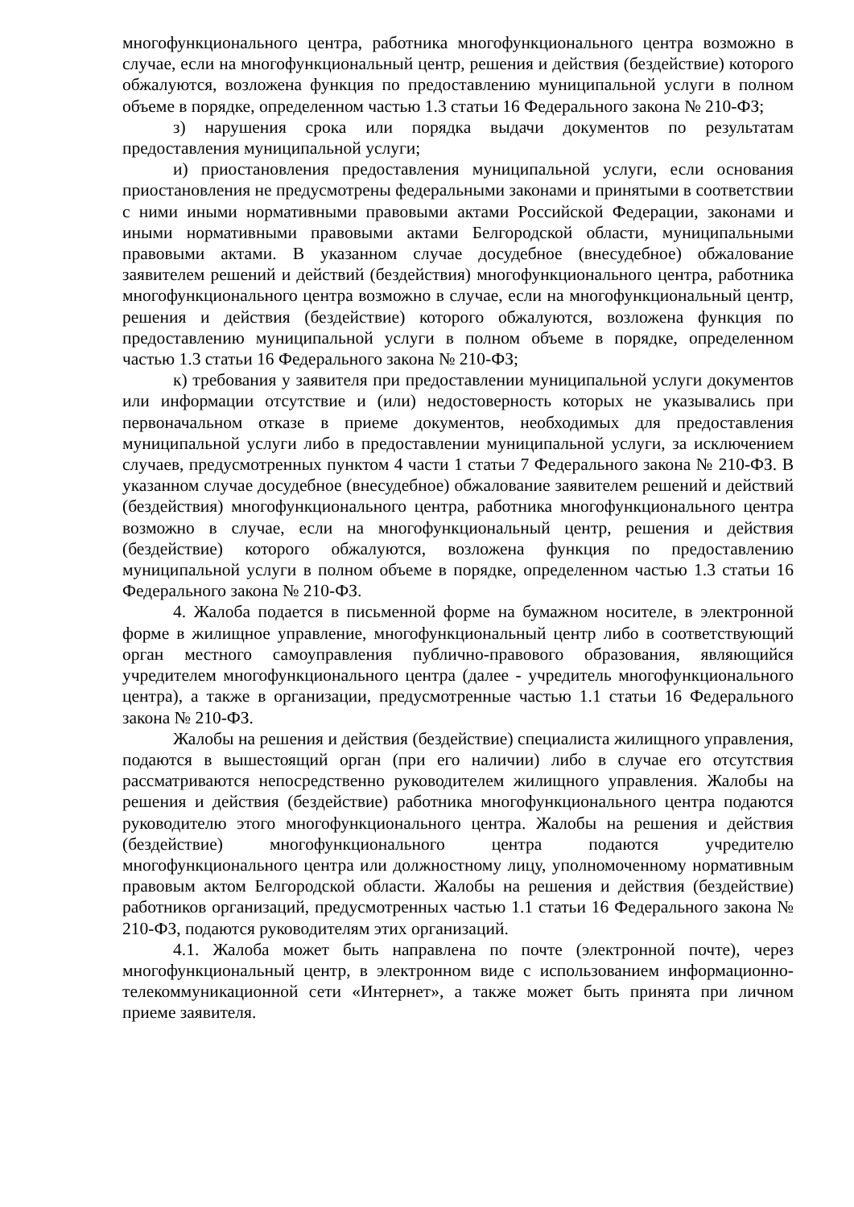многофункционального центра, работника многофункционального центра возможно в случае, если на многофункциональный центр, решения и действия (бездействие) которого обжалуются, возложена функция по предоставлению муниципальной услуги в полном объеме в порядке, определенном частью 1.3 статьи 16 Федерального закона № 210-ФЗ;
з) нарушения срока или порядка выдачи документов по результатам предоставления муниципальной услуги;
и) приостановления предоставления муниципальной услуги, если основания приостановления не предусмотрены федеральными законами и принятыми в соответствии с ними иными нормативными правовыми актами Российской Федерации, законами и иными нормативными правовыми актами Белгородской области, муниципальными правовыми актами. В указанном случае досудебное (внесудебное) обжалование заявителем решений и действий (бездействия) многофункционального центра, работника многофункционального центра возможно в случае, если на многофункциональный центр, решения и действия (бездействие) которого обжалуются, возложена функция по предоставлению муниципальной услуги в полном объеме в порядке, определенном частью 1.3 статьи 16 Федерального закона № 210-ФЗ;
к) требования у заявителя при предоставлении муниципальной услуги документов или информации отсутствие и (или) недостоверность которых не указывались при первоначальном отказе в приеме документов, необходимых для предоставления муниципальной услуги либо в предоставлении муниципальной услуги, за исключением случаев, предусмотренных пунктом 4 части 1 статьи 7 Федерального закона № 210-ФЗ. В указанном случае досудебное (внесудебное) обжалование заявителем решений и действий (бездействия) многофункционального центра, работника многофункционального центра возможно в случае, если на многофункциональный центр, решения и действия (бездействие) которого обжалуются, возложена функция по предоставлению муниципальной услуги в полном объеме в порядке, определенном частью 1.3 статьи 16 Федерального закона № 210-ФЗ.
4. Жалоба подается в письменной форме на бумажном носителе, в электронной форме в жилищное управление, многофункциональный центр либо в соответствующий орган местного самоуправления публично-правового образования, являющийся учредителем многофункционального центра (далее - учредитель многофункционального центра), а также в организации, предусмотренные частью 1.1 статьи 16 Федерального закона № 210-ФЗ.
Жалобы на решения и действия (бездействие) специалиста жилищного управления, подаются в вышестоящий орган (при его наличии) либо в случае его отсутствия рассматриваются непосредственно руководителем жилищного управления. Жалобы на решения и действия (бездействие) работника многофункционального центра подаются руководителю этого многофункционального центра. Жалобы на решения и действия (бездействие) многофункционального центра подаются учредителю многофункционального центра или должностному лицу, уполномоченному нормативным правовым актом Белгородской области. Жалобы на решения и действия (бездействие) работников организаций, предусмотренных частью 1.1 статьи 16 Федерального закона № 210-ФЗ, подаются руководителям этих организаций.
4.1. Жалоба может быть направлена по почте (электронной почте), через многофункциональный центр, в электронном виде с использованием информационно-телекоммуникационной сети «Интернет», а также может быть принята при личном приеме заявителя.